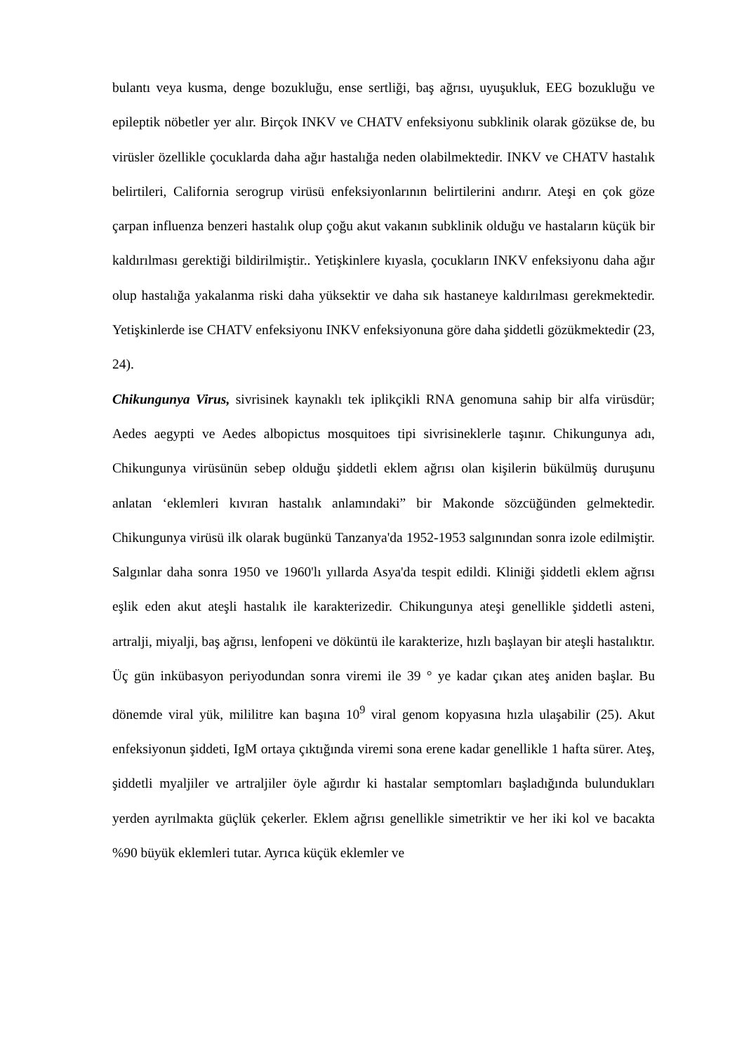bulantı veya kusma, denge bozukluğu, ense sertliği, baş ağrısı, uyuşukluk, EEG bozukluğu ve epileptik nöbetler yer alır. Birçok INKV ve CHATV enfeksiyonu subklinik olarak gözükse de, bu virüsler özellikle çocuklarda daha ağır hastalığa neden olabilmektedir. INKV ve CHATV hastalık belirtileri, California serogrup virüsü enfeksiyonlarının belirtilerini andırır. Ateşi en çok göze çarpan influenza benzeri hastalık olup çoğu akut vakanın subklinik olduğu ve hastaların küçük bir kaldırılması gerektiği bildirilmiştir.. Yetişkinlere kıyasla, çocukların INKV enfeksiyonu daha ağır olup hastalığa yakalanma riski daha yüksektir ve daha sık hastaneye kaldırılması gerekmektedir. Yetişkinlerde ise CHATV enfeksiyonu INKV enfeksiyonuna göre daha şiddetli gözükmektedir (23, 24).
Chikungunya Virus, sivrisinek kaynaklı tek iplikçikli RNA genomuna sahip bir alfa virüsdür; Aedes aegypti ve Aedes albopictus mosquitoes tipi sivrisineklerle taşınır. Chikungunya adı, Chikungunya virüsünün sebep olduğu şiddetli eklem ağrısı olan kişilerin bükülmüş duruşunu anlatan ‘eklemleri kıvıran hastalık anlamındaki” bir Makonde sözcüğünden gelmektedir. Chikungunya virüsü ilk olarak bugünkü Tanzanya'da 1952-1953 salgınından sonra izole edilmiştir. Salgınlar daha sonra 1950 ve 1960'lı yıllarda Asya'da tespit edildi. Kliniği şiddetli eklem ağrısı eşlik eden akut ateşli hastalık ile karakterizedir. Chikungunya ateşi genellikle şiddetli asteni, artralji, miyalji, baş ağrısı, lenfopeni ve döküntü ile karakterize, hızlı başlayan bir ateşli hastalıktır. Üç gün inkübasyon periyodundan sonra viremi ile 39 ° ye kadar çıkan ateş aniden başlar. Bu dönemde viral yük, mililitre kan başına 10<sup>9</sup> viral genom kopyasına hızla ulaşabilir (25). Akut enfeksiyonun şiddeti, IgM ortaya çıktığında viremi sona erene kadar genellikle 1 hafta sürer. Ateş, şiddetli myaljiler ve artraljiler öyle ağırdır ki hastalar semptomları başladığında bulundukları yerden ayrılmakta güçlük çekerler. Eklem ağrısı genellikle simetriktir ve her iki kol ve bacakta %90 büyük eklemleri tutar. Ayrıca küçük eklemler ve